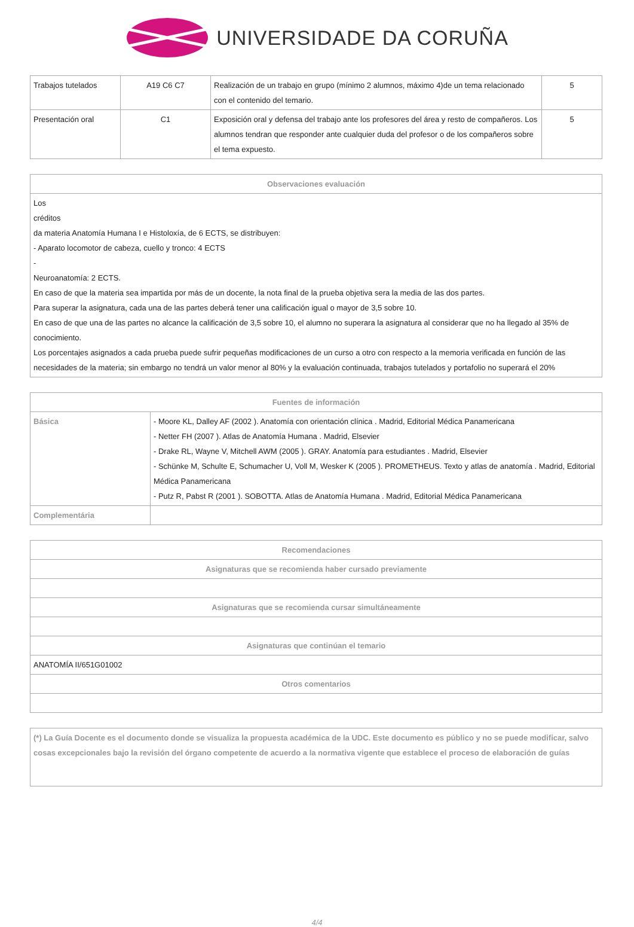UNIVERSIDADE DA CORUÑA
| Trabajos tutelados | A19 C6 C7 | Realización de un trabajo en grupo (mínimo 2 alumnos, máximo 4)de un tema relacionado con el contenido del temario. | 5 |
| Presentación oral | C1 | Exposición oral y defensa del trabajo ante los profesores del área y resto de compañeros. Los alumnos tendran que responder ante cualquier duda del profesor o de los compañeros sobre el tema expuesto. | 5 |
| Observaciones evaluación |
| --- |
| Los créditos da materia Anatomía Humana I e Histoloxía, de 6 ECTS, se distribuyen: - Aparato locomotor de cabeza, cuello y tronco: 4 ECTS - Neuroanatomía: 2 ECTS. En caso de que la materia sea impartida por más de un docente, la nota final de la prueba objetiva sera la media de las dos partes. Para superar la asignatura, cada una de las partes deberá tener una calificación igual o mayor de 3,5 sobre 10. En caso de que una de las partes no alcance la calificación de 3,5 sobre 10, el alumno no superara la asignatura al considerar que no ha llegado al 35% de conocimiento. Los porcentajes asignados a cada prueba puede sufrir pequeñas modificaciones de un curso a otro con respecto a la memoria verificada en función de las necesidades de la materia; sin embargo no tendrá un valor menor al 80% y la evaluación continuada, trabajos tutelados y portafolio no superará el 20% |
| Fuentes de información | |
| --- | --- |
| Básica | - Moore KL, Dalley AF (2002 ). Anatomía con orientación clínica . Madrid, Editorial Médica Panamericana - Netter FH (2007 ). Atlas de Anatomía Humana . Madrid, Elsevier - Drake RL, Wayne V, Mitchell AWM (2005 ). GRAY. Anatomía para estudiantes . Madrid, Elsevier - Schünke M, Schulte E, Schumacher U, Voll M, Wesker K (2005 ). PROMETHEUS. Texto y atlas de anatomía . Madrid, Editorial Médica Panamericana - Putz R, Pabst R (2001 ). SOBOTTA. Atlas de Anatomía Humana . Madrid, Editorial Médica Panamericana |
| Complementária | |
| Recomendaciones |
| --- |
| Asignaturas que se recomienda haber cursado previamente |
| Asignaturas que se recomienda cursar simultáneamente |
| Asignaturas que continúan el temario |
| ANATOMÍA II/651G01002 |
| Otros comentarios |
| (*) La Guía Docente es el documento donde se visualiza la propuesta académica de la UDC. Este documento es público y no se puede modificar, salvo cosas excepcionales bajo la revisión del órgano competente de acuerdo a la normativa vigente que establece el proceso de elaboración de guías |
4/4